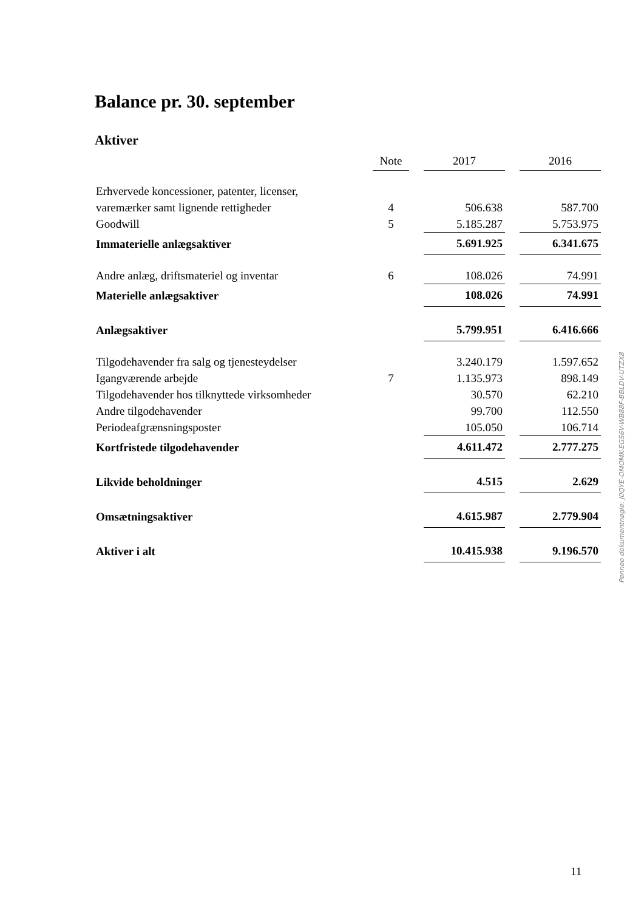Balance pr. 30. september
Aktiver
| | Note | | 2017 | | 2016 |
| Erhvervede koncessioner, patenter, licenser, | | | | | |
| varemærker samt lignende rettigheder | 4 | | 506.638 | | 587.700 |
| Goodwill | 5 | | 5.185.287 | | 5.753.975 |
| Immaterielle anlægsaktiver | | | 5.691.925 | | 6.341.675 |
| Andre anlæg, driftsmateriel og inventar | 6 | | 108.026 | | 74.991 |
| Materielle anlægsaktiver | | | 108.026 | | 74.991 |
| Anlægsaktiver | | | 5.799.951 | | 6.416.666 |
| Tilgodehavender fra salg og tjenesteydelser | | | 3.240.179 | | 1.597.652 |
| Igangværende arbejde | 7 | | 1.135.973 | | 898.149 |
| Tilgodehavender hos tilknyttede virksomheder | | | 30.570 | | 62.210 |
| Andre tilgodehavender | | | 99.700 | | 112.550 |
| Periodeafgrænsningsposter | | | 105.050 | | 106.714 |
| Kortfristede tilgodehavender | | | 4.611.472 | | 2.777.275 |
| Likvide beholdninger | | | 4.515 | | 2.629 |
| Omsætningsaktiver | | | 4.615.987 | | 2.779.904 |
| Aktiver i alt | | | 10.415.938 | | 9.196.570 |
Penneo dokumentnøgle: J0QYE-OMOMK-EGS6V-WB88F-BBLDV-UTZX8
11